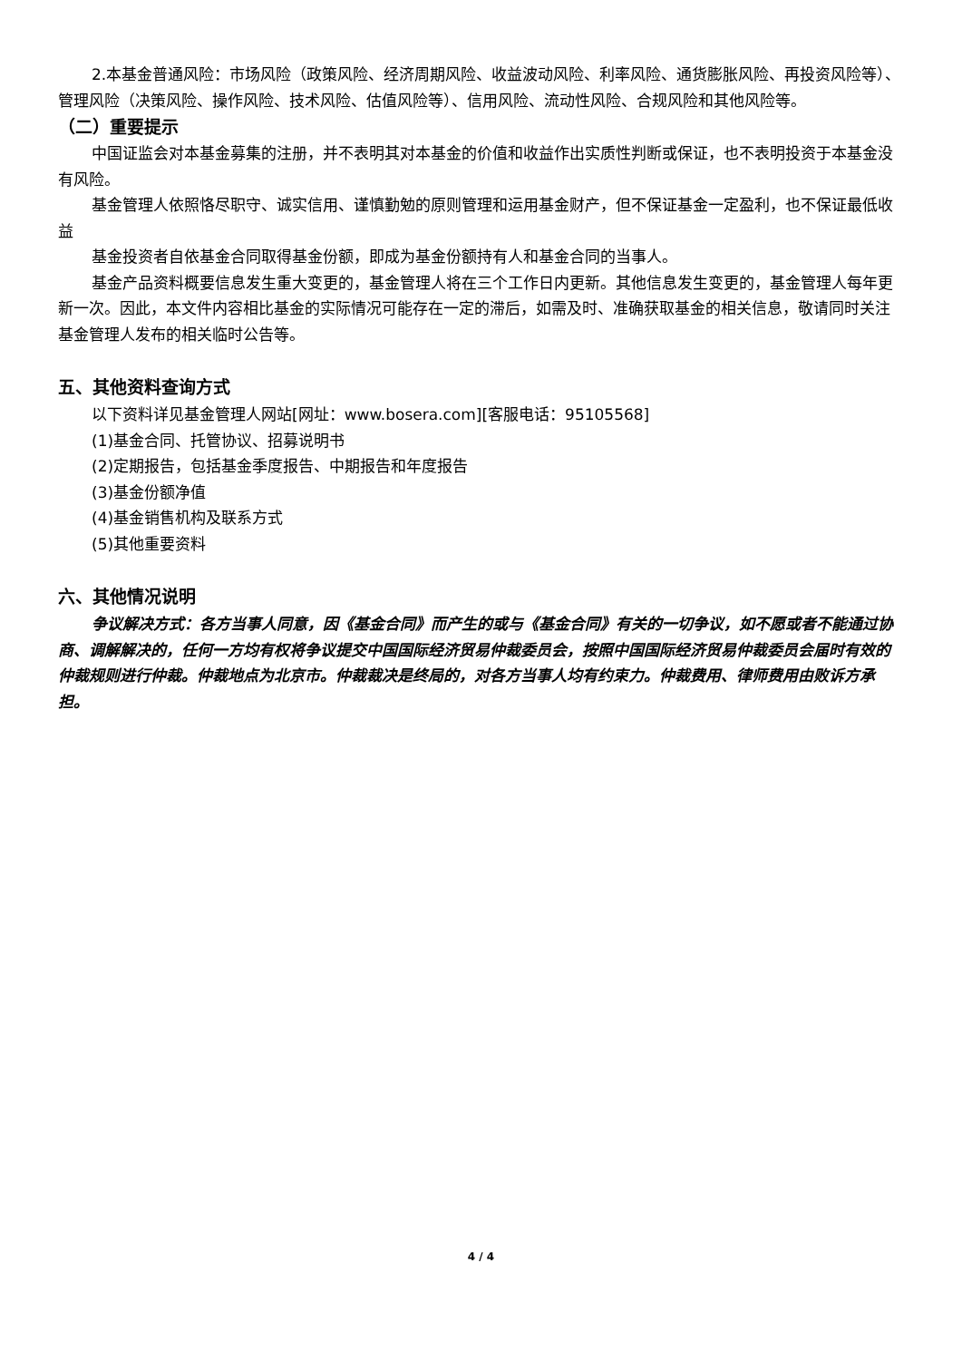2.本基金普通风险：市场风险（政策风险、经济周期风险、收益波动风险、利率风险、通货膨胀风险、再投资风险等）、管理风险（决策风险、操作风险、技术风险、估值风险等）、信用风险、流动性风险、合规风险和其他风险等。
（二）重要提示
中国证监会对本基金募集的注册，并不表明其对本基金的价值和收益作出实质性判断或保证，也不表明投资于本基金没有风险。
基金管理人依照恪尽职守、诚实信用、谨慎勤勉的原则管理和运用基金财产，但不保证基金一定盈利，也不保证最低收益
基金投资者自依基金合同取得基金份额，即成为基金份额持有人和基金合同的当事人。
基金产品资料概要信息发生重大变更的，基金管理人将在三个工作日内更新。其他信息发生变更的，基金管理人每年更新一次。因此，本文件内容相比基金的实际情况可能存在一定的滞后，如需及时、准确获取基金的相关信息，敬请同时关注基金管理人发布的相关临时公告等。
五、其他资料查询方式
以下资料详见基金管理人网站[网址：www.bosera.com][客服电话：95105568]
(1)基金合同、托管协议、招募说明书
(2)定期报告，包括基金季度报告、中期报告和年度报告
(3)基金份额净值
(4)基金销售机构及联系方式
(5)其他重要资料
六、其他情况说明
争议解决方式：各方当事人同意，因《基金合同》而产生的或与《基金合同》有关的一切争议，如不愿或者不能通过协商、调解解决的，任何一方均有权将争议提交中国国际经济贸易仲裁委员会，按照中国国际经济贸易仲裁委员会届时有效的仲裁规则进行仲裁。仲裁地点为北京市。仲裁裁决是终局的，对各方当事人均有约束力。仲裁费用、律师费用由败诉方承担。
4 / 4